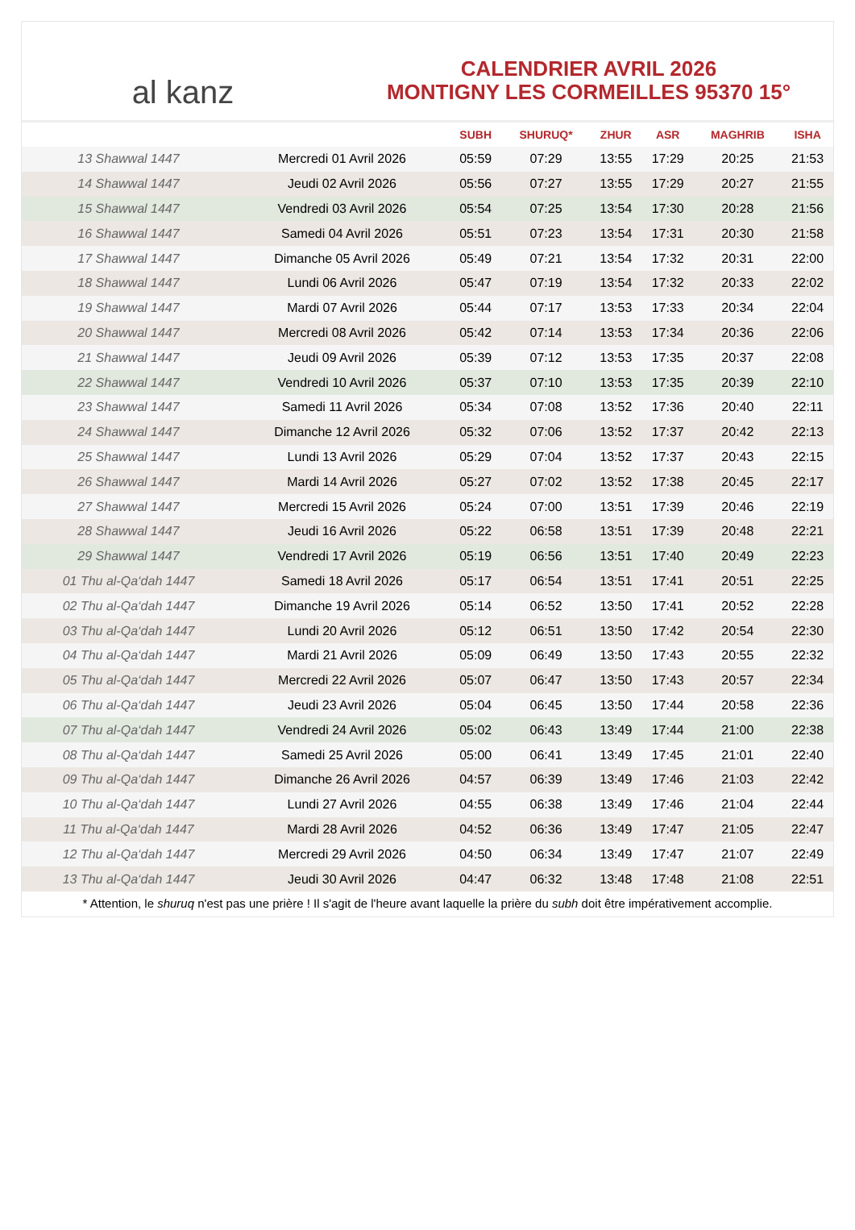al kanz
CALENDRIER AVRIL 2026
MONTIGNY LES CORMEILLES 95370 15°
| | | SUBH | SHURUQ* | ZHUR | ASR | MAGHRIB | ISHA |
| --- | --- | --- | --- | --- | --- | --- | --- |
| 13 Shawwal 1447 | Mercredi 01 Avril 2026 | 05:59 | 07:29 | 13:55 | 17:29 | 20:25 | 21:53 |
| 14 Shawwal 1447 | Jeudi 02 Avril 2026 | 05:56 | 07:27 | 13:55 | 17:29 | 20:27 | 21:55 |
| 15 Shawwal 1447 | Vendredi 03 Avril 2026 | 05:54 | 07:25 | 13:54 | 17:30 | 20:28 | 21:56 |
| 16 Shawwal 1447 | Samedi 04 Avril 2026 | 05:51 | 07:23 | 13:54 | 17:31 | 20:30 | 21:58 |
| 17 Shawwal 1447 | Dimanche 05 Avril 2026 | 05:49 | 07:21 | 13:54 | 17:32 | 20:31 | 22:00 |
| 18 Shawwal 1447 | Lundi 06 Avril 2026 | 05:47 | 07:19 | 13:54 | 17:32 | 20:33 | 22:02 |
| 19 Shawwal 1447 | Mardi 07 Avril 2026 | 05:44 | 07:17 | 13:53 | 17:33 | 20:34 | 22:04 |
| 20 Shawwal 1447 | Mercredi 08 Avril 2026 | 05:42 | 07:14 | 13:53 | 17:34 | 20:36 | 22:06 |
| 21 Shawwal 1447 | Jeudi 09 Avril 2026 | 05:39 | 07:12 | 13:53 | 17:35 | 20:37 | 22:08 |
| 22 Shawwal 1447 | Vendredi 10 Avril 2026 | 05:37 | 07:10 | 13:53 | 17:35 | 20:39 | 22:10 |
| 23 Shawwal 1447 | Samedi 11 Avril 2026 | 05:34 | 07:08 | 13:52 | 17:36 | 20:40 | 22:11 |
| 24 Shawwal 1447 | Dimanche 12 Avril 2026 | 05:32 | 07:06 | 13:52 | 17:37 | 20:42 | 22:13 |
| 25 Shawwal 1447 | Lundi 13 Avril 2026 | 05:29 | 07:04 | 13:52 | 17:37 | 20:43 | 22:15 |
| 26 Shawwal 1447 | Mardi 14 Avril 2026 | 05:27 | 07:02 | 13:52 | 17:38 | 20:45 | 22:17 |
| 27 Shawwal 1447 | Mercredi 15 Avril 2026 | 05:24 | 07:00 | 13:51 | 17:39 | 20:46 | 22:19 |
| 28 Shawwal 1447 | Jeudi 16 Avril 2026 | 05:22 | 06:58 | 13:51 | 17:39 | 20:48 | 22:21 |
| 29 Shawwal 1447 | Vendredi 17 Avril 2026 | 05:19 | 06:56 | 13:51 | 17:40 | 20:49 | 22:23 |
| 01 Thu al-Qa‘dah 1447 | Samedi 18 Avril 2026 | 05:17 | 06:54 | 13:51 | 17:41 | 20:51 | 22:25 |
| 02 Thu al-Qa‘dah 1447 | Dimanche 19 Avril 2026 | 05:14 | 06:52 | 13:50 | 17:41 | 20:52 | 22:28 |
| 03 Thu al-Qa‘dah 1447 | Lundi 20 Avril 2026 | 05:12 | 06:51 | 13:50 | 17:42 | 20:54 | 22:30 |
| 04 Thu al-Qa‘dah 1447 | Mardi 21 Avril 2026 | 05:09 | 06:49 | 13:50 | 17:43 | 20:55 | 22:32 |
| 05 Thu al-Qa‘dah 1447 | Mercredi 22 Avril 2026 | 05:07 | 06:47 | 13:50 | 17:43 | 20:57 | 22:34 |
| 06 Thu al-Qa‘dah 1447 | Jeudi 23 Avril 2026 | 05:04 | 06:45 | 13:50 | 17:44 | 20:58 | 22:36 |
| 07 Thu al-Qa‘dah 1447 | Vendredi 24 Avril 2026 | 05:02 | 06:43 | 13:49 | 17:44 | 21:00 | 22:38 |
| 08 Thu al-Qa‘dah 1447 | Samedi 25 Avril 2026 | 05:00 | 06:41 | 13:49 | 17:45 | 21:01 | 22:40 |
| 09 Thu al-Qa‘dah 1447 | Dimanche 26 Avril 2026 | 04:57 | 06:39 | 13:49 | 17:46 | 21:03 | 22:42 |
| 10 Thu al-Qa‘dah 1447 | Lundi 27 Avril 2026 | 04:55 | 06:38 | 13:49 | 17:46 | 21:04 | 22:44 |
| 11 Thu al-Qa‘dah 1447 | Mardi 28 Avril 2026 | 04:52 | 06:36 | 13:49 | 17:47 | 21:05 | 22:47 |
| 12 Thu al-Qa‘dah 1447 | Mercredi 29 Avril 2026 | 04:50 | 06:34 | 13:49 | 17:47 | 21:07 | 22:49 |
| 13 Thu al-Qa‘dah 1447 | Jeudi 30 Avril 2026 | 04:47 | 06:32 | 13:48 | 17:48 | 21:08 | 22:51 |
* Attention, le shuruq n'est pas une prière ! Il s'agit de l'heure avant laquelle la prière du subh doit être impérativement accomplie.